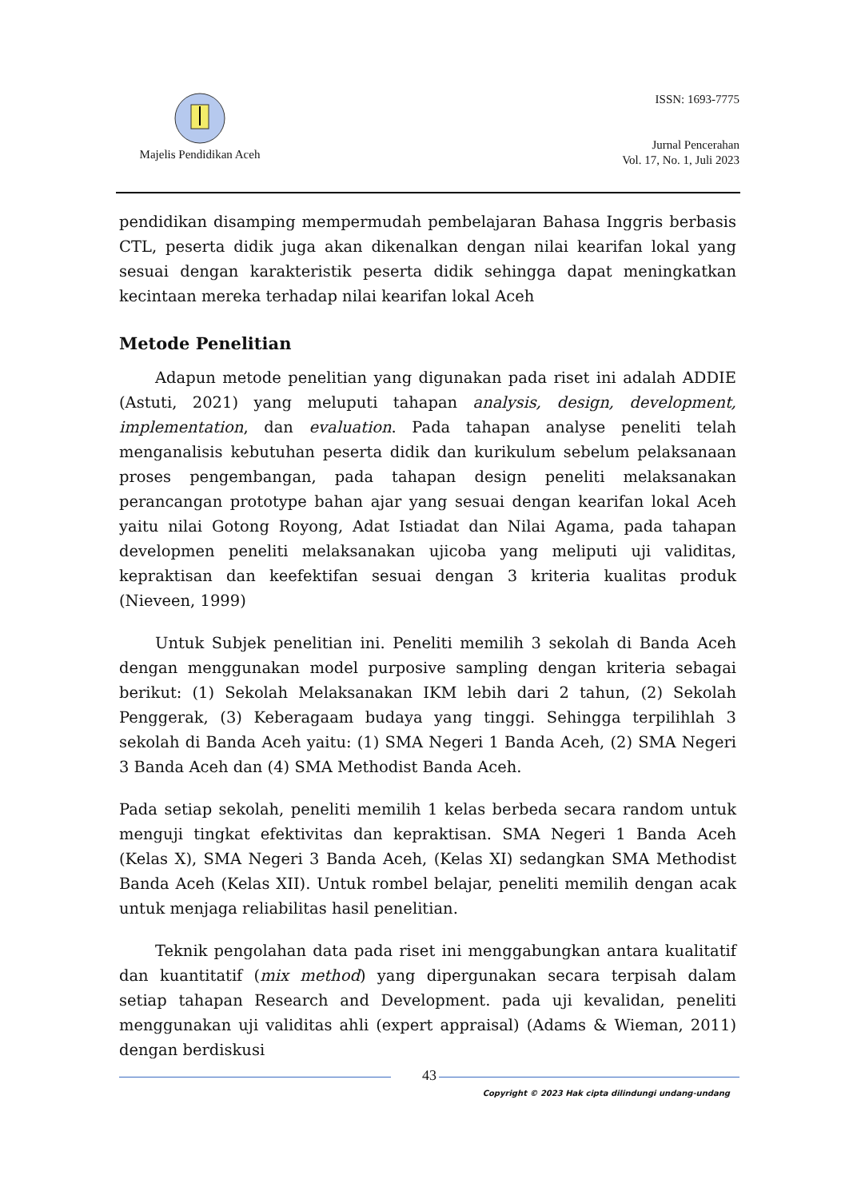Majelis Pendidikan Aceh
ISSN: 1693-7775
Jurnal Pencerahan
Vol. 17, No. 1, Juli 2023
pendidikan disamping mempermudah pembelajaran Bahasa Inggris berbasis CTL, peserta didik juga akan dikenalkan dengan nilai kearifan lokal yang sesuai dengan karakteristik peserta didik sehingga dapat meningkatkan kecintaan mereka terhadap nilai kearifan lokal Aceh
Metode Penelitian
Adapun metode penelitian yang digunakan pada riset ini adalah ADDIE (Astuti, 2021) yang meluputi tahapan analysis, design, development, implementation, dan evaluation. Pada tahapan analyse peneliti telah menganalisis kebutuhan peserta didik dan kurikulum sebelum pelaksanaan proses pengembangan, pada tahapan design peneliti melaksanakan perancangan prototype bahan ajar yang sesuai dengan kearifan lokal Aceh yaitu nilai Gotong Royong, Adat Istiadat dan Nilai Agama, pada tahapan developmen peneliti melaksanakan ujicoba yang meliputi uji validitas, kepraktisan dan keefektifan sesuai dengan 3 kriteria kualitas produk (Nieveen, 1999)
Untuk Subjek penelitian ini. Peneliti memilih 3 sekolah di Banda Aceh dengan menggunakan model purposive sampling dengan kriteria sebagai berikut: (1) Sekolah Melaksanakan IKM lebih dari 2 tahun, (2) Sekolah Penggerak, (3) Keberagaam budaya yang tinggi. Sehingga terpilihlah 3 sekolah di Banda Aceh yaitu: (1) SMA Negeri 1 Banda Aceh, (2) SMA Negeri 3 Banda Aceh dan (4) SMA Methodist Banda Aceh.
Pada setiap sekolah, peneliti memilih 1 kelas berbeda secara random untuk menguji tingkat efektivitas dan kepraktisan. SMA Negeri 1 Banda Aceh (Kelas X), SMA Negeri 3 Banda Aceh, (Kelas XI) sedangkan SMA Methodist Banda Aceh (Kelas XII). Untuk rombel belajar, peneliti memilih dengan acak untuk menjaga reliabilitas hasil penelitian.
Teknik pengolahan data pada riset ini menggabungkan antara kualitatif dan kuantitatif (mix method) yang dipergunakan secara terpisah dalam setiap tahapan Research and Development. pada uji kevalidan, peneliti menggunakan uji validitas ahli (expert appraisal) (Adams & Wieman, 2011) dengan berdiskusi
43
Copyright © 2023 Hak cipta dilindungi undang-undang